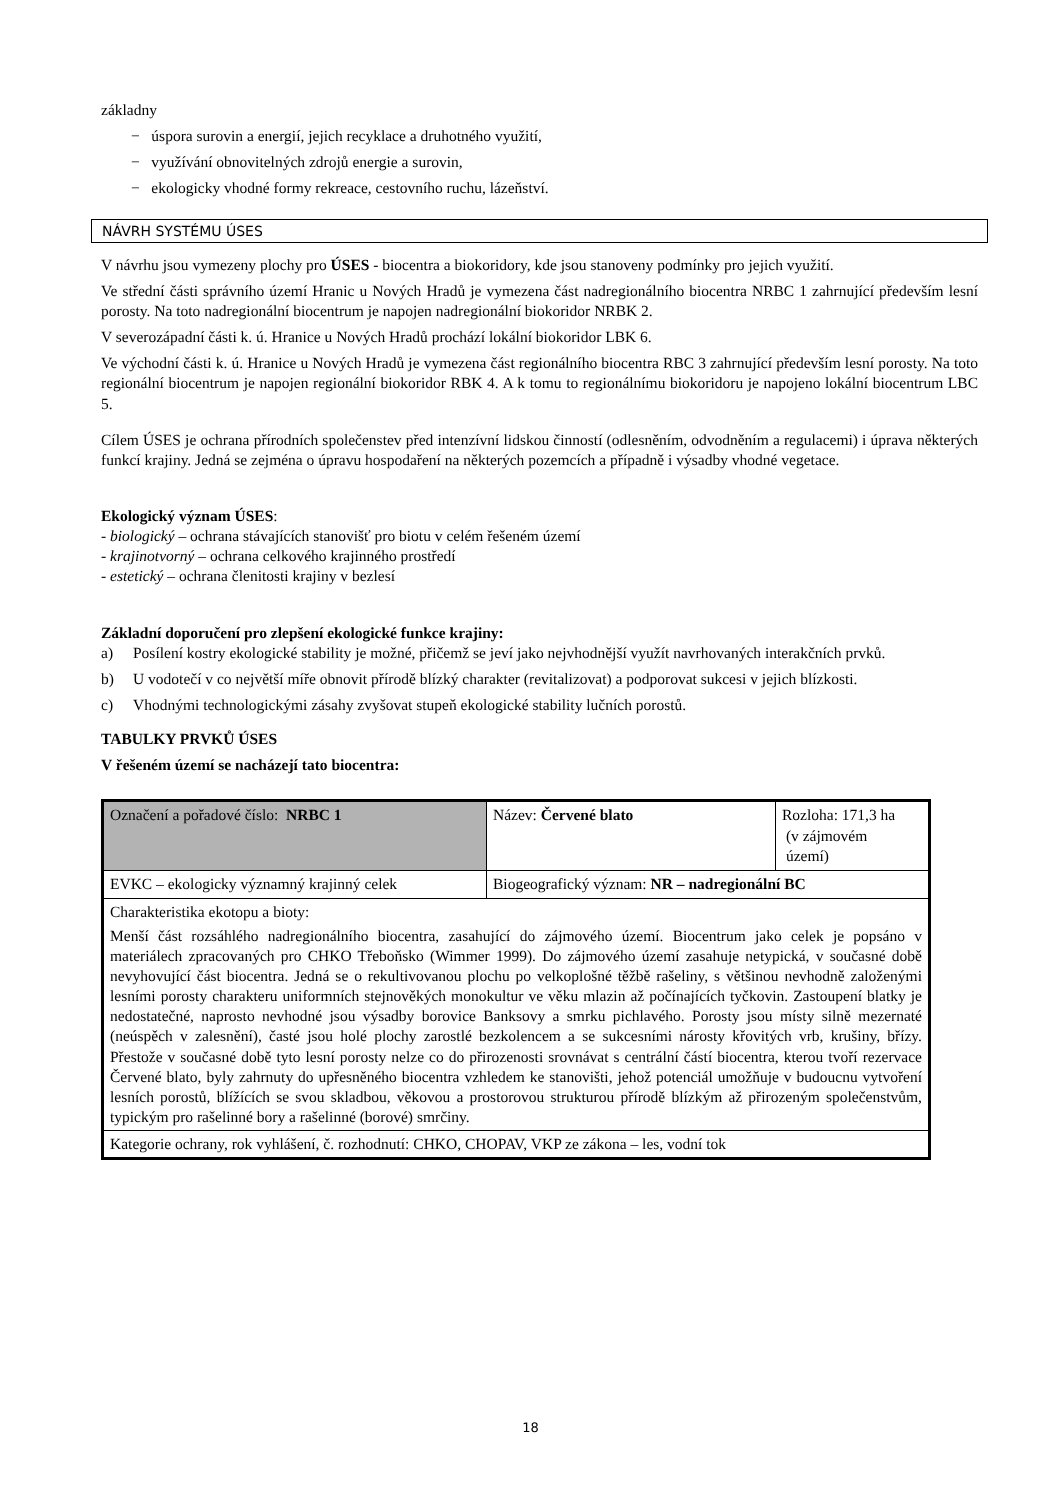základny
− úspora surovin a energií, jejich recyklace a druhotného využití,
− využívání obnovitelných zdrojů energie a surovin,
− ekologicky vhodné formy rekreace, cestovního ruchu, lázeňství.
NÁVRH SYSTÉMU ÚSES
V návrhu jsou vymezeny plochy pro ÚSES - biocentra a biokoridory, kde jsou stanoveny podmínky pro jejich využití.
Ve střední části správního území Hranic u Nových Hradů je vymezena část nadregionálního biocentra NRBC 1 zahrnující především lesní porosty. Na toto nadregionální biocentrum je napojen nadregionální biokoridor NRBK 2.
V severozápadní části k. ú. Hranice u Nových Hradů prochází lokální biokoridor LBK 6.
Ve východní části k. ú. Hranice u Nových Hradů je vymezena část regionálního biocentra RBC 3 zahrnující především lesní porosty. Na toto regionální biocentrum je napojen regionální biokoridor RBK 4. A k tomu to regionálnímu biokoridoru je napojeno lokální biocentrum LBC 5.
Cílem ÚSES je ochrana přírodních společenstev před intenzívní lidskou činností (odlesněním, odvodněním a regulacemi) i úprava některých funkcí krajiny. Jedná se zejména o úpravu hospodaření na některých pozemcích a případně i výsadby vhodné vegetace.
Ekologický význam ÚSES:
- biologický – ochrana stávajících stanovišť pro biotu v celém řešeném území
- krajinotvorný – ochrana celkového krajinného prostředí
- estetický – ochrana členitosti krajiny v bezlesí
Základní doporučení pro zlepšení ekologické funkce krajiny:
a) Posílení kostry ekologické stability je možné, přičemž se jeví jako nejvhodnější využít navrhovaných interakčních prvků.
b) U vodotečí v co největší míře obnovit přírodě blízký charakter (revitalizovat) a podporovat sukcesi v jejich blízkosti.
c) Vhodnými technologickými zásahy zvyšovat stupeň ekologické stability lučních porostů.
TABULKY PRVKŮ ÚSES
V řešeném území se nacházejí tato biocentra:
| Označení a pořadové číslo: NRBC 1 | Název: Červené blato | Rozloha: 171,3 ha (v zájmovém území) |
| EVKC – ekologicky významný krajinný celek | Biogeografický význam: NR – nadregionální BC | |
| Charakteristika ekotopu a bioty: Menší část rozsáhlého nadregionálního biocentra, zasahující do zájmového území. Biocentrum jako celek je popsáno v materiálech zpracovaných pro CHKO Třeboňsko (Wimmer 1999). Do zájmového území zasahuje netypická, v současné době nevyhovující část biocentra. Jedná se o rekultivovanou plochu po velkoplošné těžbě rašeliny, s většinou nevhodně založenými lesními porosty charakteru uniformních stejnověkých monokultur ve věku mlazin až počínajících tyčkovin. Zastoupení blatky je nedostatečné, naprosto nevhodné jsou výsadby borovice Banksovy a smrku pichlavého. Porosty jsou místy silně mezernaté (neúspěch v zalesnění), časté jsou holé plochy zarostlé bezkolencem a se sukcesními nárosty křovitých vrb, krušiny, břízy. Přestože v současné době tyto lesní porosty nelze co do přirozenosti srovnávat s centrální částí biocentra, kterou tvoří rezervace Červené blato, byly zahrnuty do upřesněného biocentra vzhledem ke stanovišti, jehož potenciál umožňuje v budoucnu vytvoření lesních porostů, blížících se svou skladbou, věkovou a prostorovou strukturou přírodě blízkým až přirozeným společenstvům, typickým pro rašelinné bory a rašelinné (borové) smrčiny. | | |
| Kategorie ochrany, rok vyhlášení, č. rozhodnutí: CHKO, CHOPAV, VKP ze zákona – les, vodní tok | | |
18